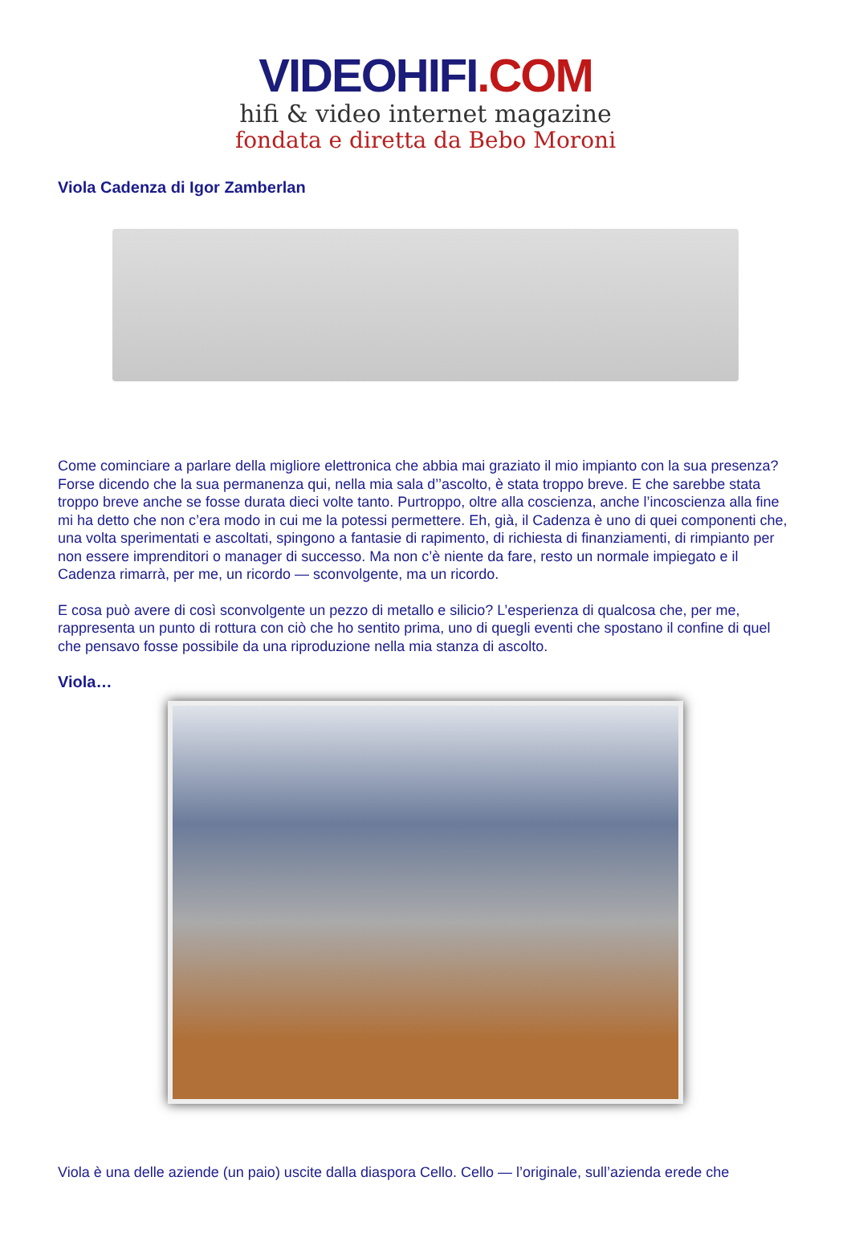VIDEOHIFI.COM
hifi & video internet magazine
fondata e diretta da Bebo Moroni
Viola Cadenza di Igor Zamberlan
Come cominciare a parlare della migliore elettronica che abbia mai graziato il mio impianto con la sua presenza? Forse dicendo che la sua permanenza qui, nella mia sala d’’ascolto, è stata troppo breve. E che sarebbe stata troppo breve anche se fosse durata dieci volte tanto. Purtroppo, oltre alla coscienza, anche l’incoscienza alla fine mi ha detto che non c’era modo in cui me la potessi permettere. Eh, già, il Cadenza è uno di quei componenti che, una volta sperimentati e ascoltati, spingono a fantasie di rapimento, di richiesta di finanziamenti, di rimpianto per non essere imprenditori o manager di successo. Ma non c’è niente da fare, resto un normale impiegato e il Cadenza rimarrà, per me, un ricordo — sconvolgente, ma un ricordo.
E cosa può avere di così sconvolgente un pezzo di metallo e silicio? L’esperienza di qualcosa che, per me, rappresenta un punto di rottura con ciò che ho sentito prima, uno di quegli eventi che spostano il confine di quel che pensavo fosse possibile da una riproduzione nella mia stanza di ascolto.
Viola…
Viola è una delle aziende (un paio) uscite dalla diaspora Cello. Cello — l’originale, sull’azienda erede che